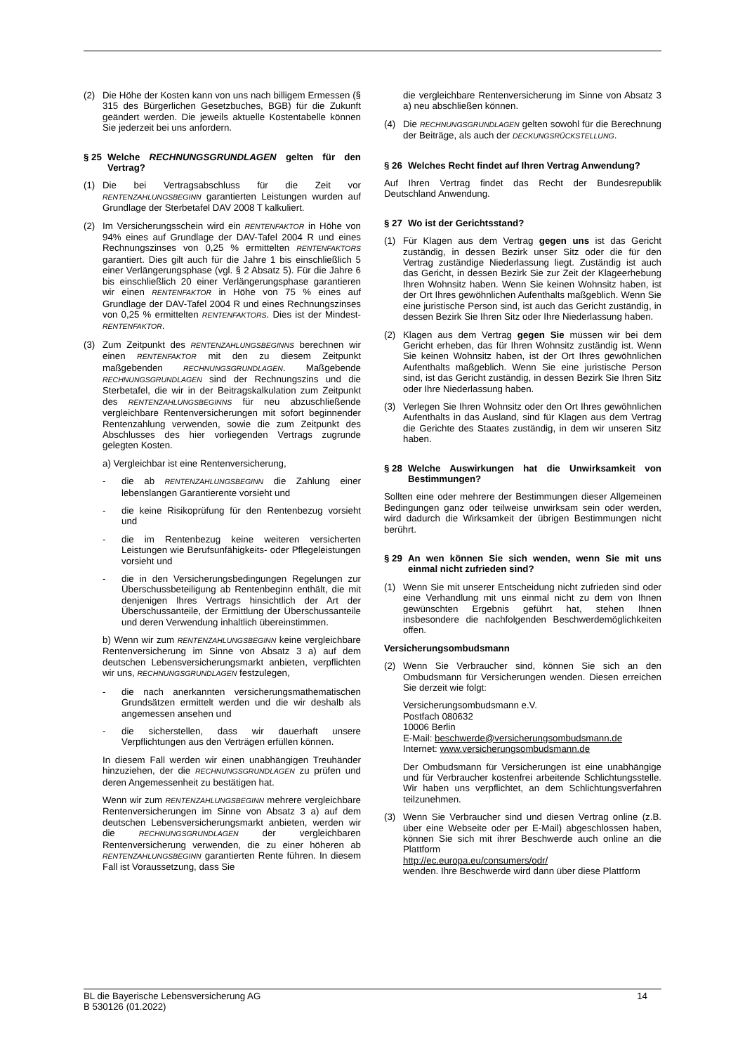(2) Die Höhe der Kosten kann von uns nach billigem Ermessen (§ 315 des Bürgerlichen Gesetzbuches, BGB) für die Zukunft geändert werden. Die jeweils aktuelle Kostentabelle können Sie jederzeit bei uns anfordern.
§ 25 Welche RECHNUNGSGRUNDLAGEN gelten für den Vertrag?
(1) Die bei Vertragsabschluss für die Zeit vor RENTENZAHLUNGSBEGINN garantierten Leistungen wurden auf Grundlage der Sterbetafel DAV 2008 T kalkuliert.
(2) Im Versicherungsschein wird ein RENTENFAKTOR in Höhe von 94% eines auf Grundlage der DAV-Tafel 2004 R und eines Rechnungszinses von 0,25 % ermittelten RENTENFAKTORS garantiert. Dies gilt auch für die Jahre 1 bis einschließlich 5 einer Verlängerungsphase (vgl. § 2 Absatz 5). Für die Jahre 6 bis einschließlich 20 einer Verlängerungsphase garantieren wir einen RENTENFAKTOR in Höhe von 75 % eines auf Grundlage der DAV-Tafel 2004 R und eines Rechnungszinses von 0,25 % ermittelten RENTENFAKTORS. Dies ist der Mindest- RENTENFAKTOR.
(3) Zum Zeitpunkt des RENTENZAHLUNGSBEGINNS berechnen wir einen RENTENFAKTOR mit den zu diesem Zeitpunkt maßgebenden RECHNUNGSGRUNDLAGEN. Maßgebende RECHNUNGSGRUNDLAGEN sind der Rechnungszins und die Sterbetafel, die wir in der Beitragskalkulation zum Zeitpunkt des RENTENZAHLUNGSBEGINNS für neu abzuschließende vergleichbare Rentenversicherungen mit sofort beginnender Rentenzahlung verwenden, sowie die zum Zeitpunkt des Abschlusses des hier vorliegenden Vertrags zugrunde gelegten Kosten.
a) Vergleichbar ist eine Rentenversicherung,
- die ab RENTENZAHLUNGSBEGINN die Zahlung einer lebenslangen Garantierente vorsieht und
- die keine Risikoprüfung für den Rentenbezug vorsieht und
- die im Rentenbezug keine weiteren versicherten Leistungen wie Berufsunfähigkeits- oder Pflegeleistungen vorsieht und
- die in den Versicherungsbedingungen Regelungen zur Überschussbeteiligung ab Rentenbeginn enthält, die mit denjenigen Ihres Vertrags hinsichtlich der Art der Überschussanteile, der Ermittlung der Überschussanteile und deren Verwendung inhaltlich übereinstimmen.
b) Wenn wir zum RENTENZAHLUNGSBEGINN keine vergleichbare Rentenversicherung im Sinne von Absatz 3 a) auf dem deutschen Lebensversicherungsmarkt anbieten, verpflichten wir uns, RECHNUNGSGRUNDLAGEN festzulegen,
- die nach anerkannten versicherungsmathematischen Grundsätzen ermittelt werden und die wir deshalb als angemessen ansehen und
- die sicherstellen, dass wir dauerhaft unsere Verpflichtungen aus den Verträgen erfüllen können.
In diesem Fall werden wir einen unabhängigen Treuhänder hinzuziehen, der die RECHNUNGSGRUNDLAGEN zu prüfen und deren Angemessenheit zu bestätigen hat.
Wenn wir zum RENTENZAHLUNGSBEGINN mehrere vergleichbare Rentenversicherungen im Sinne von Absatz 3 a) auf dem deutschen Lebensversicherungsmarkt anbieten, werden wir die RECHNUNGSGRUNDLAGEN der vergleichbaren Rentenversicherung verwenden, die zu einer höheren ab RENTENZAHLUNGSBEGINN garantierten Rente führen. In diesem Fall ist Voraussetzung, dass Sie
die vergleichbare Rentenversicherung im Sinne von Absatz 3 a) neu abschließen können.
(4) Die RECHNUNGSGRUNDLAGEN gelten sowohl für die Berechnung der Beiträge, als auch der DECKUNGSRÜCKSTELLUNG.
§ 26 Welches Recht findet auf Ihren Vertrag Anwendung?
Auf Ihren Vertrag findet das Recht der Bundesrepublik Deutschland Anwendung.
§ 27 Wo ist der Gerichtsstand?
(1) Für Klagen aus dem Vertrag gegen uns ist das Gericht zuständig, in dessen Bezirk unser Sitz oder die für den Vertrag zuständige Niederlassung liegt. Zuständig ist auch das Gericht, in dessen Bezirk Sie zur Zeit der Klageerhebung Ihren Wohnsitz haben. Wenn Sie keinen Wohnsitz haben, ist der Ort Ihres gewöhnlichen Aufenthalts maßgeblich. Wenn Sie eine juristische Person sind, ist auch das Gericht zuständig, in dessen Bezirk Sie Ihren Sitz oder Ihre Niederlassung haben.
(2) Klagen aus dem Vertrag gegen Sie müssen wir bei dem Gericht erheben, das für Ihren Wohnsitz zuständig ist. Wenn Sie keinen Wohnsitz haben, ist der Ort Ihres gewöhnlichen Aufenthalts maßgeblich. Wenn Sie eine juristische Person sind, ist das Gericht zuständig, in dessen Bezirk Sie Ihren Sitz oder Ihre Niederlassung haben.
(3) Verlegen Sie Ihren Wohnsitz oder den Ort Ihres gewöhnlichen Aufenthalts in das Ausland, sind für Klagen aus dem Vertrag die Gerichte des Staates zuständig, in dem wir unseren Sitz haben.
§ 28 Welche Auswirkungen hat die Unwirksamkeit von Bestimmungen?
Sollten eine oder mehrere der Bestimmungen dieser Allgemeinen Bedingungen ganz oder teilweise unwirksam sein oder werden, wird dadurch die Wirksamkeit der übrigen Bestimmungen nicht berührt.
§ 29 An wen können Sie sich wenden, wenn Sie mit uns einmal nicht zufrieden sind?
(1) Wenn Sie mit unserer Entscheidung nicht zufrieden sind oder eine Verhandlung mit uns einmal nicht zu dem von Ihnen gewünschten Ergebnis geführt hat, stehen Ihnen insbesondere die nachfolgenden Beschwerdemöglichkeiten offen.
Versicherungsombudsmann
(2) Wenn Sie Verbraucher sind, können Sie sich an den Ombudsmann für Versicherungen wenden. Diesen erreichen Sie derzeit wie folgt:
Versicherungsombudsmann e.V.
Postfach 080632
10006 Berlin
E-Mail: beschwerde@versicherungsombudsmann.de
Internet: www.versicherungsombudsmann.de
Der Ombudsmann für Versicherungen ist eine unabhängige und für Verbraucher kostenfrei arbeitende Schlichtungsstelle. Wir haben uns verpflichtet, an dem Schlichtungsverfahren teilzunehmen.
(3) Wenn Sie Verbraucher sind und diesen Vertrag online (z.B. über eine Webseite oder per E-Mail) abgeschlossen haben, können Sie sich mit ihrer Beschwerde auch online an die Plattform
http://ec.europa.eu/consumers/odr/
wenden. Ihre Beschwerde wird dann über diese Plattform
BL die Bayerische Lebensversicherung AG
B 530126 (01.2022)
14